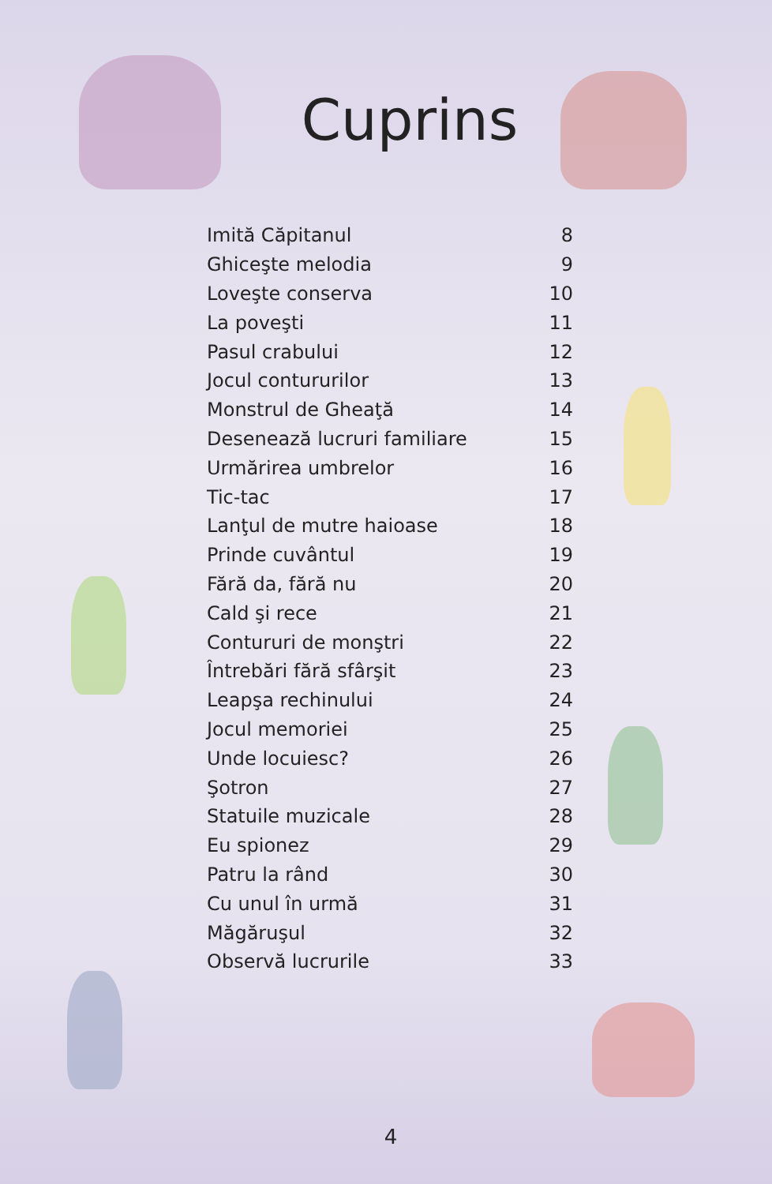Cuprins
| Imită Căpitanul | 8 |
| Ghiceşte melodia | 9 |
| Loveşte conserva | 10 |
| La poveşti | 11 |
| Pasul crabului | 12 |
| Jocul contururilor | 13 |
| Monstrul de Gheaţă | 14 |
| Desenează lucruri familiare | 15 |
| Urmărirea umbrelor | 16 |
| Tic-tac | 17 |
| Lanţul de mutre haioase | 18 |
| Prinde cuvântul | 19 |
| Fără da, fără nu | 20 |
| Cald şi rece | 21 |
| Contururi de monştri | 22 |
| Întrebări fără sfârşit | 23 |
| Leapşa rechinului | 24 |
| Jocul memoriei | 25 |
| Unde locuiesc? | 26 |
| Şotron | 27 |
| Statuile muzicale | 28 |
| Eu spionez | 29 |
| Patru la rând | 30 |
| Cu unul în urmă | 31 |
| Măgăruşul | 32 |
| Observă lucrurile | 33 |
4